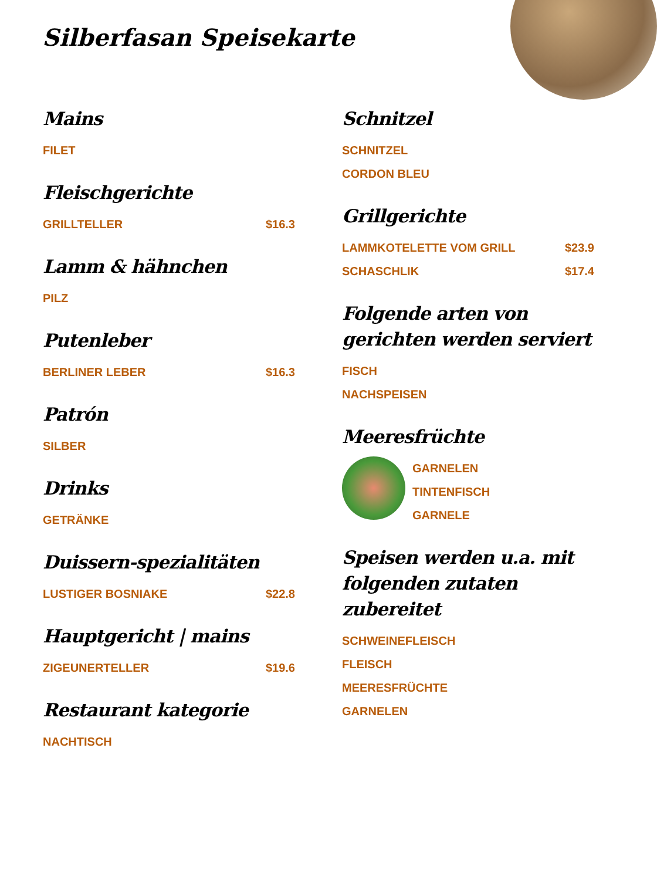Silberfasan Speisekarte
Mains
FILET
Fleischgerichte
GRILLTELLER $16.3
Lamm & hähnchen
PILZ
Putenleber
BERLINER LEBER $16.3
Patrón
SILBER
Drinks
GETRÄNKE
Duissern-spezialitäten
LUSTIGER BOSNIAKE $22.8
Hauptgericht | mains
ZIGEUNERTELLER $19.6
Restaurant kategorie
NACHTISCH
Schnitzel
SCHNITZEL
CORDON BLEU
Grillgerichte
LAMMKOTELETTE VOM GRILL $23.9
SCHASCHLIK $17.4
Folgende arten von gerichten werden serviert
FISCH
NACHSPEISEN
Meeresfrüchte
GARNELEN
TINTENFISCH
GARNELE
Speisen werden u.a. mit folgenden zutaten zubereitet
SCHWEINEFLEISCH
FLEISCH
MEERESFRÜCHTE
GARNELEN